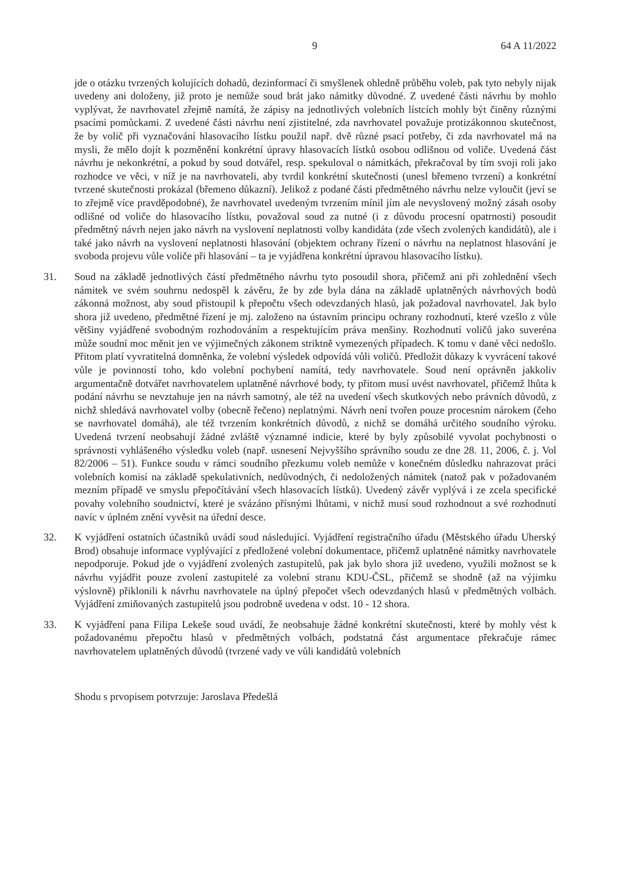9 64 A 11/2022
jde o otázku tvrzených kolujících dohadů, dezinformací či smyšlenek ohledně průběhu voleb, pak tyto nebyly nijak uvedeny ani doloženy, již proto je nemůže soud brát jako námitky důvodné. Z uvedené části návrhu by mohlo vyplývat, že navrhovatel zřejmě namítá, že zápisy na jednotlivých volebních lístcích mohly být činěny různými psacími pomůckami. Z uvedené části návrhu není zjistitelné, zda navrhovatel považuje protizákonnou skutečnost, že by volič při vyznačování hlasovacího lístku použil např. dvě různé psací potřeby, či zda navrhovatel má na mysli, že mělo dojít k pozměnění konkrétní úpravy hlasovacích lístků osobou odlišnou od voliče. Uvedená část návrhu je nekonkrétní, a pokud by soud dotvářel, resp. spekuloval o námitkách, překračoval by tím svoji roli jako rozhodce ve věci, v níž je na navrhovateli, aby tvrdil konkrétní skutečnosti (unesl břemeno tvrzení) a konkrétní tvrzené skutečnosti prokázal (břemeno důkazní). Jelikož z podané části předmětného návrhu nelze vyloučit (jeví se to zřejmě více pravděpodobné), že navrhovatel uvedeným tvrzením mínil jím ale nevyslovený možný zásah osoby odlišné od voliče do hlasovacího lístku, považoval soud za nutné (i z důvodu procesní opatrnosti) posoudit předmětný návrh nejen jako návrh na vyslovení neplatnosti volby kandidáta (zde všech zvolených kandidátů), ale i také jako návrh na vyslovení neplatnosti hlasování (objektem ochrany řízení o návrhu na neplatnost hlasování je svoboda projevu vůle voliče při hlasování – ta je vyjádřena konkrétní úpravou hlasovacího lístku).
31. Soud na základě jednotlivých částí předmětného návrhu tyto posoudil shora, přičemž ani při zohlednění všech námitek ve svém souhrnu nedospěl k závěru, že by zde byla dána na základě uplatněných návrhových bodů zákonná možnost, aby soud přistoupil k přepočtu všech odevzdaných hlasů, jak požadoval navrhovatel. Jak bylo shora již uvedeno, předmětné řízení je mj. založeno na ústavním principu ochrany rozhodnutí, které vzešlo z vůle většiny vyjádřené svobodným rozhodováním a respektujícím práva menšiny. Rozhodnutí voličů jako suveréna může soudní moc měnit jen ve výjimečných zákonem striktně vymezených případech. K tomu v dané věci nedošlo. Přitom platí vyvratitelná domněnka, že volební výsledek odpovídá vůli voličů. Předložit důkazy k vyvrácení takové vůle je povinností toho, kdo volební pochybení namítá, tedy navrhovatele. Soud není oprávněn jakkoliv argumentačně dotvářet navrhovatelem uplatněné návrhové body, ty přitom musí uvést navrhovatel, přičemž lhůta k podání návrhu se nevztahuje jen na návrh samotný, ale též na uvedení všech skutkových nebo právních důvodů, z nichž shledává navrhovatel volby (obecně řečeno) neplatnými. Návrh není tvořen pouze procesním nárokem (čeho se navrhovatel domáhá), ale též tvrzením konkrétních důvodů, z nichž se domáhá určitého soudního výroku. Uvedená tvrzení neobsahují žádné zvláště významné indicie, které by byly způsobilé vyvolat pochybnosti o správnosti vyhlášeného výsledku voleb (např. usnesení Nejvyššího správního soudu ze dne 28. 11, 2006, č. j. Vol 82/2006 – 51). Funkce soudu v rámci soudního přezkumu voleb nemůže v konečném důsledku nahrazovat práci volebních komisí na základě spekulativních, nedůvodných, či nedoložených námitek (natož pak v požadovaném mezním případě ve smyslu přepočítávání všech hlasovacích lístků). Uvedený závěr vyplývá i ze zcela specifické povahy volebního soudnictví, které je svázáno přísnými lhůtami, v nichž musí soud rozhodnout a své rozhodnutí navíc v úplném znění vyvěsit na úřední desce.
32. K vyjádření ostatních účastníků uvádí soud následující. Vyjádření registračního úřadu (Městského úřadu Uherský Brod) obsahuje informace vyplývající z předložené volební dokumentace, přičemž uplatněné námitky navrhovatele nepodporuje. Pokud jde o vyjádření zvolených zastupitelů, pak jak bylo shora již uvedeno, využili možnost se k návrhu vyjádřit pouze zvolení zastupitelé za volební stranu KDU-ČSL, přičemž se shodně (až na výjimku výslovně) přiklonili k návrhu navrhovatele na úplný přepočet všech odevzdaných hlasů v předmětných volbách. Vyjádření zmiňovaných zastupitelů jsou podrobně uvedena v odst. 10 - 12 shora.
33. K vyjádření pana Filipa Lekeše soud uvádí, že neobsahuje žádné konkrétní skutečnosti, které by mohly vést k požadovanému přepočtu hlasů v předmětných volbách, podstatná část argumentace překračuje rámec navrhovatelem uplatněných důvodů (tvrzené vady ve vůli kandidátů volebních
Shodu s prvopisem potvrzuje: Jaroslava Předešlá